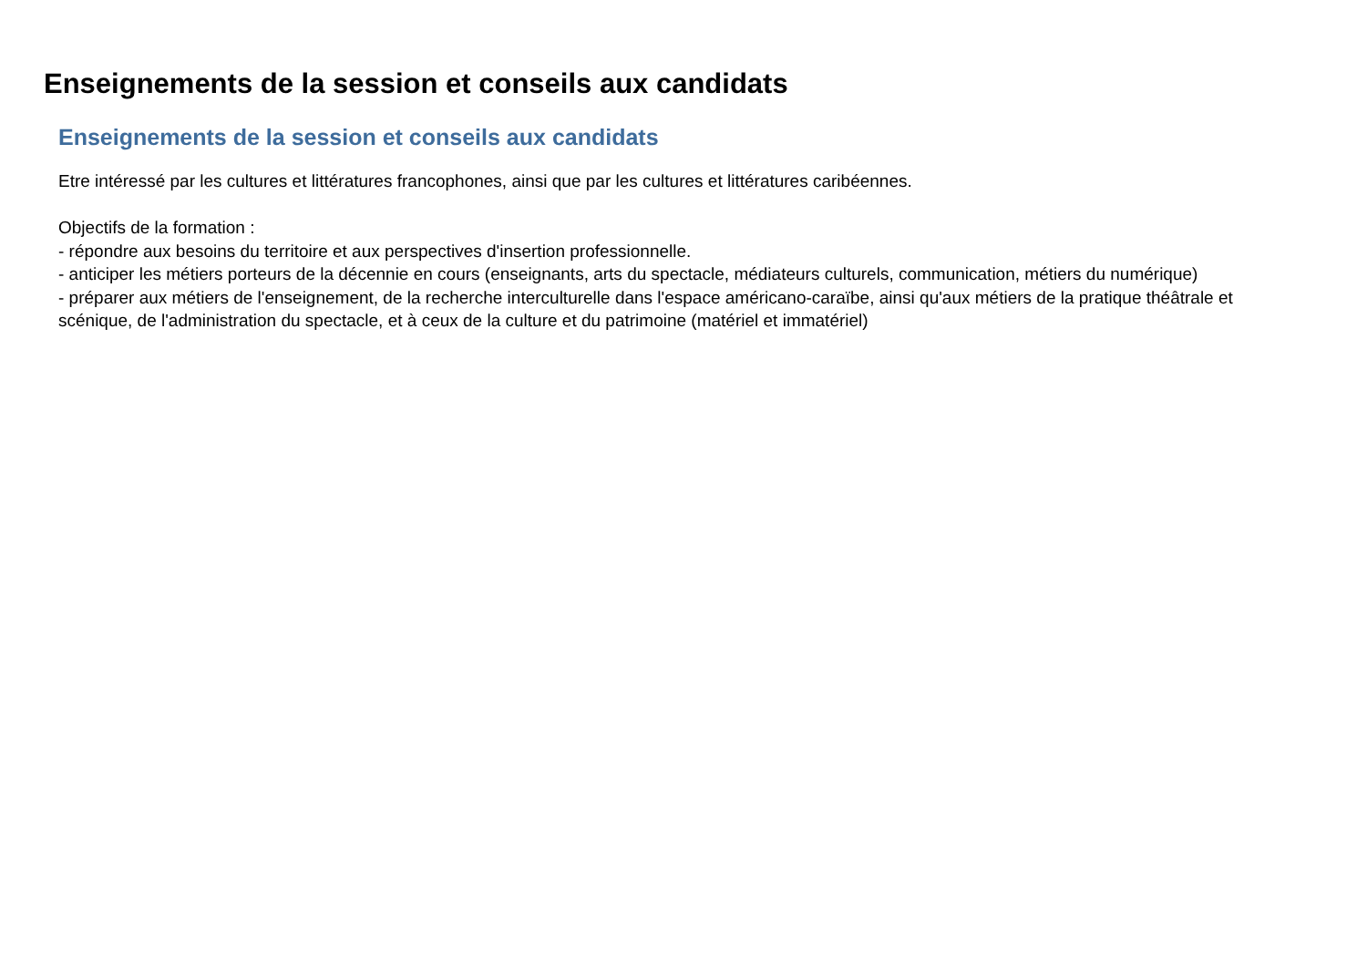Enseignements de la session et conseils aux candidats
Enseignements de la session et conseils aux candidats
Etre intéressé par les cultures et littératures francophones, ainsi que par les cultures et littératures caribéennes.
Objectifs de la formation :
- répondre aux besoins du territoire et aux perspectives d'insertion professionnelle.
- anticiper les métiers porteurs de la décennie en cours (enseignants, arts du spectacle, médiateurs culturels, communication, métiers du numérique)
- préparer aux métiers de l'enseignement, de la recherche interculturelle dans l'espace américano-caraïbe, ainsi qu'aux métiers de la pratique théâtrale et scénique, de l'administration du spectacle, et à ceux de la culture et du patrimoine (matériel et immatériel)